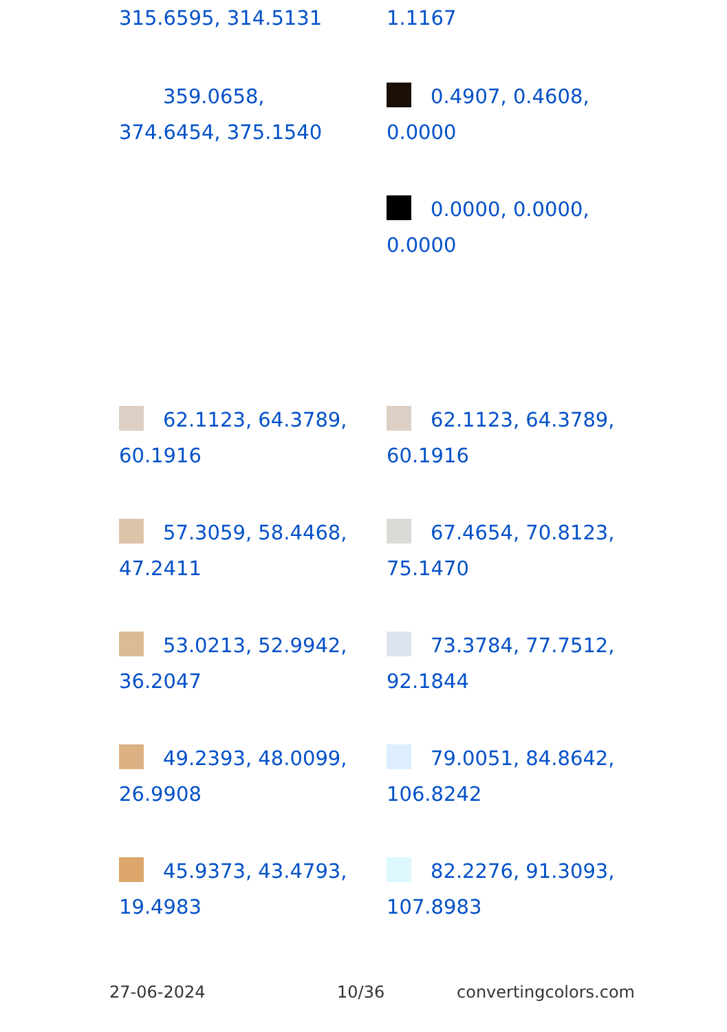315.6595, 314.5131 1.1167
359.0658, 374.6454, 375.1540
0.4907, 0.4608, 0.0000
0.0000, 0.0000, 0.0000
62.1123, 64.3789, 60.1916
62.1123, 64.3789, 60.1916
57.3059, 58.4468, 47.2411
67.4654, 70.8123, 75.1470
53.0213, 52.9942, 36.2047
73.3784, 77.7512, 92.1844
49.2393, 48.0099, 26.9908
79.0051, 84.8642, 106.8242
45.9373, 43.4793, 19.4983
82.2276, 91.3093, 107.8983
27-06-2024 10/36 convertingcolors.com